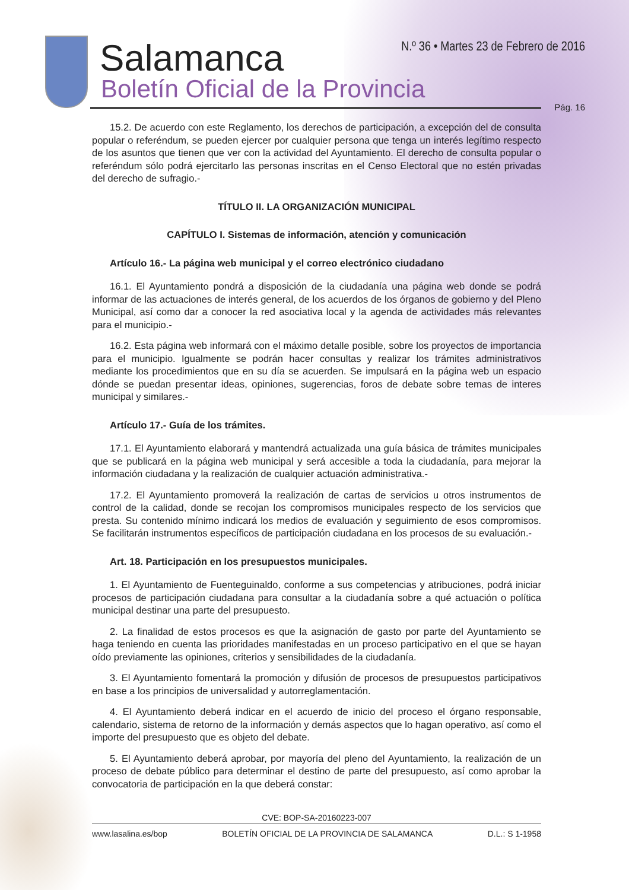Salamanca
Boletín Oficial de la Provincia
N.º 36 • Martes 23 de Febrero de 2016
Pág. 16
15.2. De acuerdo con este Reglamento, los derechos de participación, a excepción del de consulta popular o referéndum, se pueden ejercer por cualquier persona que tenga un interés legítimo respecto de los asuntos que tienen que ver con la actividad del Ayuntamiento. El derecho de consulta popular o referéndum sólo podrá ejercitarlo las personas inscritas en el Censo Electoral que no estén privadas del derecho de sufragio.-
TÍTULO II. LA ORGANIZACIÓN MUNICIPAL
CAPÍTULO I. Sistemas de información, atención y comunicación
Artículo 16.- La página web municipal y el correo electrónico ciudadano
16.1. El Ayuntamiento pondrá a disposición de la ciudadanía una página web donde se podrá informar de las actuaciones de interés general, de los acuerdos de los órganos de gobierno y del Pleno Municipal, así como dar a conocer la red asociativa local y la agenda de actividades más relevantes para el municipio.-
16.2. Esta página web informará con el máximo detalle posible, sobre los proyectos de importancia para el municipio. Igualmente se podrán hacer consultas y realizar los trámites administrativos mediante los procedimientos que en su día se acuerden. Se impulsará en la página web un espacio dónde se puedan presentar ideas, opiniones, sugerencias, foros de debate sobre temas de interes municipal y similares.-
Artículo 17.- Guía de los trámites.
17.1. El Ayuntamiento elaborará y mantendrá actualizada una guía básica de trámites municipales que se publicará en la página web municipal y será accesible a toda la ciudadanía, para mejorar la información ciudadana y la realización de cualquier actuación administrativa.-
17.2. El Ayuntamiento promoverá la realización de cartas de servicios u otros instrumentos de control de la calidad, donde se recojan los compromisos municipales respecto de los servicios que presta. Su contenido mínimo indicará los medios de evaluación y seguimiento de esos compromisos. Se facilitarán instrumentos específicos de participación ciudadana en los procesos de su evaluación.-
Art. 18. Participación en los presupuestos municipales.
1. El Ayuntamiento de Fuenteguinaldo, conforme a sus competencias y atribuciones, podrá iniciar procesos de participación ciudadana para consultar a la ciudadanía sobre a qué actuación o política municipal destinar una parte del presupuesto.
2. La finalidad de estos procesos es que la asignación de gasto por parte del Ayuntamiento se haga teniendo en cuenta las prioridades manifestadas en un proceso participativo en el que se hayan oído previamente las opiniones, criterios y sensibilidades de la ciudadanía.
3. El Ayuntamiento fomentará la promoción y difusión de procesos de presupuestos participativos en base a los principios de universalidad y autorreglamentación.
4. El Ayuntamiento deberá indicar en el acuerdo de inicio del proceso el órgano responsable, calendario, sistema de retorno de la información y demás aspectos que lo hagan operativo, así como el importe del presupuesto que es objeto del debate.
5. El Ayuntamiento deberá aprobar, por mayoría del pleno del Ayuntamiento, la realización de un proceso de debate público para determinar el destino de parte del presupuesto, así como aprobar la convocatoria de participación en la que deberá constar:
CVE: BOP-SA-20160223-007
www.lasalina.es/bop BOLETÍN OFICIAL DE LA PROVINCIA DE SALAMANCA D.L.: S 1-1958